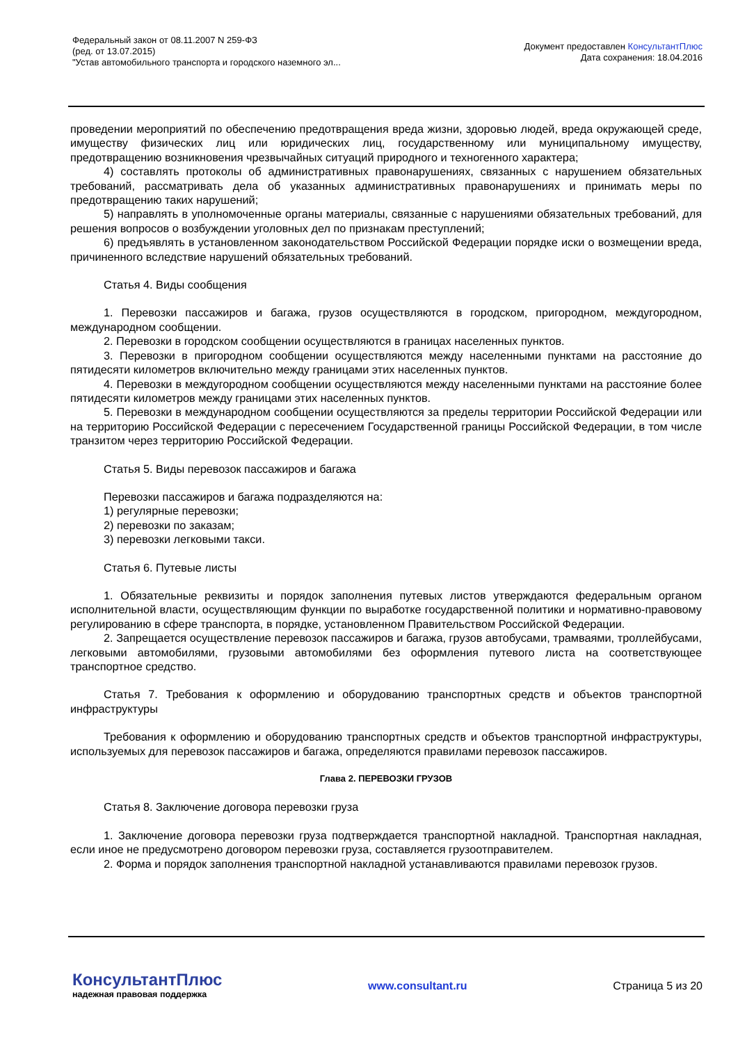Федеральный закон от 08.11.2007 N 259-ФЗ
(ред. от 13.07.2015)
"Устав автомобильного транспорта и городского наземного эл...
Документ предоставлен КонсультантПлюс
Дата сохранения: 18.04.2016
проведении мероприятий по обеспечению предотвращения вреда жизни, здоровью людей, вреда окружающей среде, имуществу физических лиц или юридических лиц, государственному или муниципальному имуществу, предотвращению возникновения чрезвычайных ситуаций природного и техногенного характера;
4) составлять протоколы об административных правонарушениях, связанных с нарушением обязательных требований, рассматривать дела об указанных административных правонарушениях и принимать меры по предотвращению таких нарушений;
5) направлять в уполномоченные органы материалы, связанные с нарушениями обязательных требований, для решения вопросов о возбуждении уголовных дел по признакам преступлений;
6) предъявлять в установленном законодательством Российской Федерации порядке иски о возмещении вреда, причиненного вследствие нарушений обязательных требований.
Статья 4. Виды сообщения
1. Перевозки пассажиров и багажа, грузов осуществляются в городском, пригородном, междугородном, международном сообщении.
2. Перевозки в городском сообщении осуществляются в границах населенных пунктов.
3. Перевозки в пригородном сообщении осуществляются между населенными пунктами на расстояние до пятидесяти километров включительно между границами этих населенных пунктов.
4. Перевозки в междугородном сообщении осуществляются между населенными пунктами на расстояние более пятидесяти километров между границами этих населенных пунктов.
5. Перевозки в международном сообщении осуществляются за пределы территории Российской Федерации или на территорию Российской Федерации с пересечением Государственной границы Российской Федерации, в том числе транзитом через территорию Российской Федерации.
Статья 5. Виды перевозок пассажиров и багажа
Перевозки пассажиров и багажа подразделяются на:
1) регулярные перевозки;
2) перевозки по заказам;
3) перевозки легковыми такси.
Статья 6. Путевые листы
1. Обязательные реквизиты и порядок заполнения путевых листов утверждаются федеральным органом исполнительной власти, осуществляющим функции по выработке государственной политики и нормативно-правовому регулированию в сфере транспорта, в порядке, установленном Правительством Российской Федерации.
2. Запрещается осуществление перевозок пассажиров и багажа, грузов автобусами, трамваями, троллейбусами, легковыми автомобилями, грузовыми автомобилями без оформления путевого листа на соответствующее транспортное средство.
Статья 7. Требования к оформлению и оборудованию транспортных средств и объектов транспортной инфраструктуры
Требования к оформлению и оборудованию транспортных средств и объектов транспортной инфраструктуры, используемых для перевозок пассажиров и багажа, определяются правилами перевозок пассажиров.
Глава 2. ПЕРЕВОЗКИ ГРУЗОВ
Статья 8. Заключение договора перевозки груза
1. Заключение договора перевозки груза подтверждается транспортной накладной. Транспортная накладная, если иное не предусмотрено договором перевозки груза, составляется грузоотправителем.
2. Форма и порядок заполнения транспортной накладной устанавливаются правилами перевозок грузов.
КонсультантПлюс
надежная правовая поддержка
www.consultant.ru Страница 5 из 20